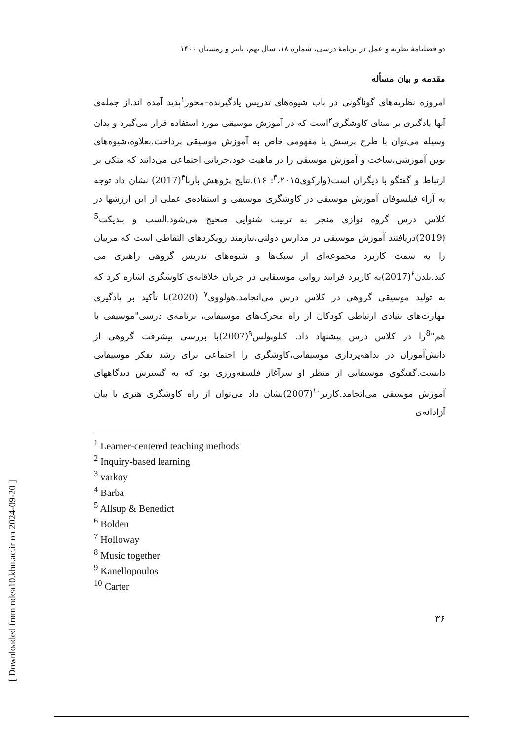[ Downloaded from ndea10.khu.ac.ir on 2024-09-20 ]
دو فصلنامهٔ نظریه و عمل در برنامهٔ درسی، شماره ۱۸، سال نهم، پاییز و زمستان ۱۴۰۰
مقدمه و بیان مسأله
امروزه نظریه‌های گوناگونی در باب شیوه‌های تدریس یادگیرنده–محور<sup>۱</sup>پدید آمده اند.از جمله‌ی آنها یادگیری بر مبنای کاوشگری<sup>۲</sup>است که در آموزش موسیقی مورد استفاده قرار می‌گیرد و بدان وسیله می‌توان با طرح پرسش یا مفهومی خاص به آموزش موسیقی پرداخت.بعلاوه،شیوه‌های نوین آموزشی،ساخت و آموزش موسیقی را در ماهیت خود،جریانی اجتماعی می‌دانند که متکی بر ارتباط و گفتگو با دیگران است(وارکوی<sup>۳</sup>،۲۰۱۵: ۱۶).نتایج پژوهش باربا<sup>۴</sup>(2017) نشان داد توجه به آراء فیلسوفان آموزش موسیقی در کاوشگری موسیقی و استفاده‌ی عملی از این ارزشها در کلاس درس گروه نوازی منجر به تربیت شنوایی صحیح می‌شود.السپ و بندیکت<sup>5</sup> (2019)دریافتند آموزش موسیقی در مدارس دولتی،نیازمند رویکردهای التقاطی است که مربیان را به سمت کاربرد مجموعه‌ای از سبک‌ها و شیوه‌های تدریس گروهی راهبری می کند.بلدن<sup>۶</sup>(2017)به کاربرد فرایند روایی موسیقایی در جریان خلاقانه‌ی کاوشگری اشاره کرد که به تولید موسیقی گروهی در کلاس درس می‌انجامد.هولووی<sup>۷</sup> (2020)با تأکید بر یادگیری مهارت‌های بنیادی ارتباطی کودکان از راه محرک‌های موسیقایی، برنامه‌ی درسی"موسیقی با هم"<sup>8</sup>را در کلاس درس پیشنهاد داد. کنلوپولس<sup>۹</sup>(2007)با بررسی پیشرفت گروهی از دانش‌آموزان در بداهه‌پردازی موسیقایی،کاوشگری را اجتماعی برای رشد تفکر موسیقایی دانست.گفتگوی موسیقایی از منظر او سرآغاز فلسفه‌ورزی بود که به گسترش دیدگاههای آموزش موسیقی می‌انجامد.کارتر<sup>۱۰</sup>(2007)نشان داد می‌توان از راه کاوشگری هنری با بیان آزادانه‌ی
<sup>1</sup> Learner-centered teaching methods
<sup>2</sup> Inquiry-based learning
<sup>3</sup> varkoy
<sup>4</sup> Barba
<sup>5</sup> Allsup & Benedict
<sup>6</sup> Bolden
<sup>7</sup> Holloway
<sup>8</sup> Music together
<sup>9</sup> Kanellopoulos
<sup>10</sup> Carter
۳۶